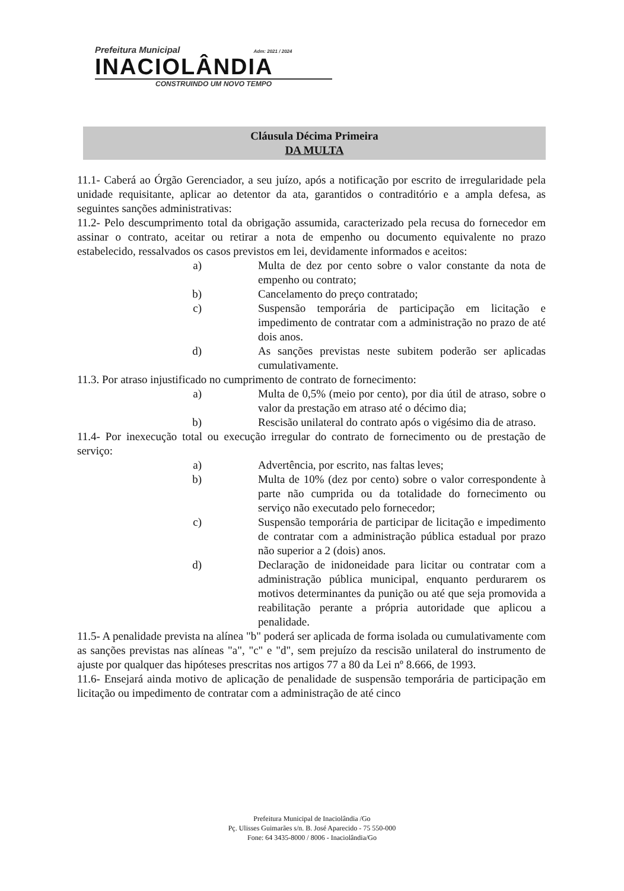Prefeitura Municipal Adm: 2021 / 2024
INACIOLÂNDIA
CONSTRUINDO UM NOVO TEMPO
Cláusula Décima Primeira
DA MULTA
11.1- Caberá ao Órgão Gerenciador, a seu juízo, após a notificação por escrito de irregularidade pela unidade requisitante, aplicar ao detentor da ata, garantidos o contraditório e a ampla defesa, as seguintes sanções administrativas:
11.2- Pelo descumprimento total da obrigação assumida, caracterizado pela recusa do fornecedor em assinar o contrato, aceitar ou retirar a nota de empenho ou documento equivalente no prazo estabelecido, ressalvados os casos previstos em lei, devidamente informados e aceitos:
a) Multa de dez por cento sobre o valor constante da nota de empenho ou contrato;
b) Cancelamento do preço contratado;
c) Suspensão temporária de participação em licitação e impedimento de contratar com a administração no prazo de até dois anos.
d) As sanções previstas neste subitem poderão ser aplicadas cumulativamente.
11.3. Por atraso injustificado no cumprimento de contrato de fornecimento:
a) Multa de 0,5% (meio por cento), por dia útil de atraso, sobre o valor da prestação em atraso até o décimo dia;
b) Rescisão unilateral do contrato após o vigésimo dia de atraso.
11.4- Por inexecução total ou execução irregular do contrato de fornecimento ou de prestação de serviço:
a) Advertência, por escrito, nas faltas leves;
b) Multa de 10% (dez por cento) sobre o valor correspondente à parte não cumprida ou da totalidade do fornecimento ou serviço não executado pelo fornecedor;
c) Suspensão temporária de participar de licitação e impedimento de contratar com a administração pública estadual por prazo não superior a 2 (dois) anos.
d) Declaração de inidoneidade para licitar ou contratar com a administração pública municipal, enquanto perdurarem os motivos determinantes da punição ou até que seja promovida a reabilitação perante a própria autoridade que aplicou a penalidade.
11.5- A penalidade prevista na alínea "b" poderá ser aplicada de forma isolada ou cumulativamente com as sanções previstas nas alíneas "a", "c" e "d", sem prejuízo da rescisão unilateral do instrumento de ajuste por qualquer das hipóteses prescritas nos artigos 77 a 80 da Lei nº 8.666, de 1993.
11.6- Ensejará ainda motivo de aplicação de penalidade de suspensão temporária de participação em licitação ou impedimento de contratar com a administração de até cinco
Prefeitura Municipal de Inaciolândia /Go
Pç. Ulisses Guimarães s/n. B. José Aparecido - 75 550-000
Fone: 64 3435-8000 / 8006 - Inaciolândia/Go